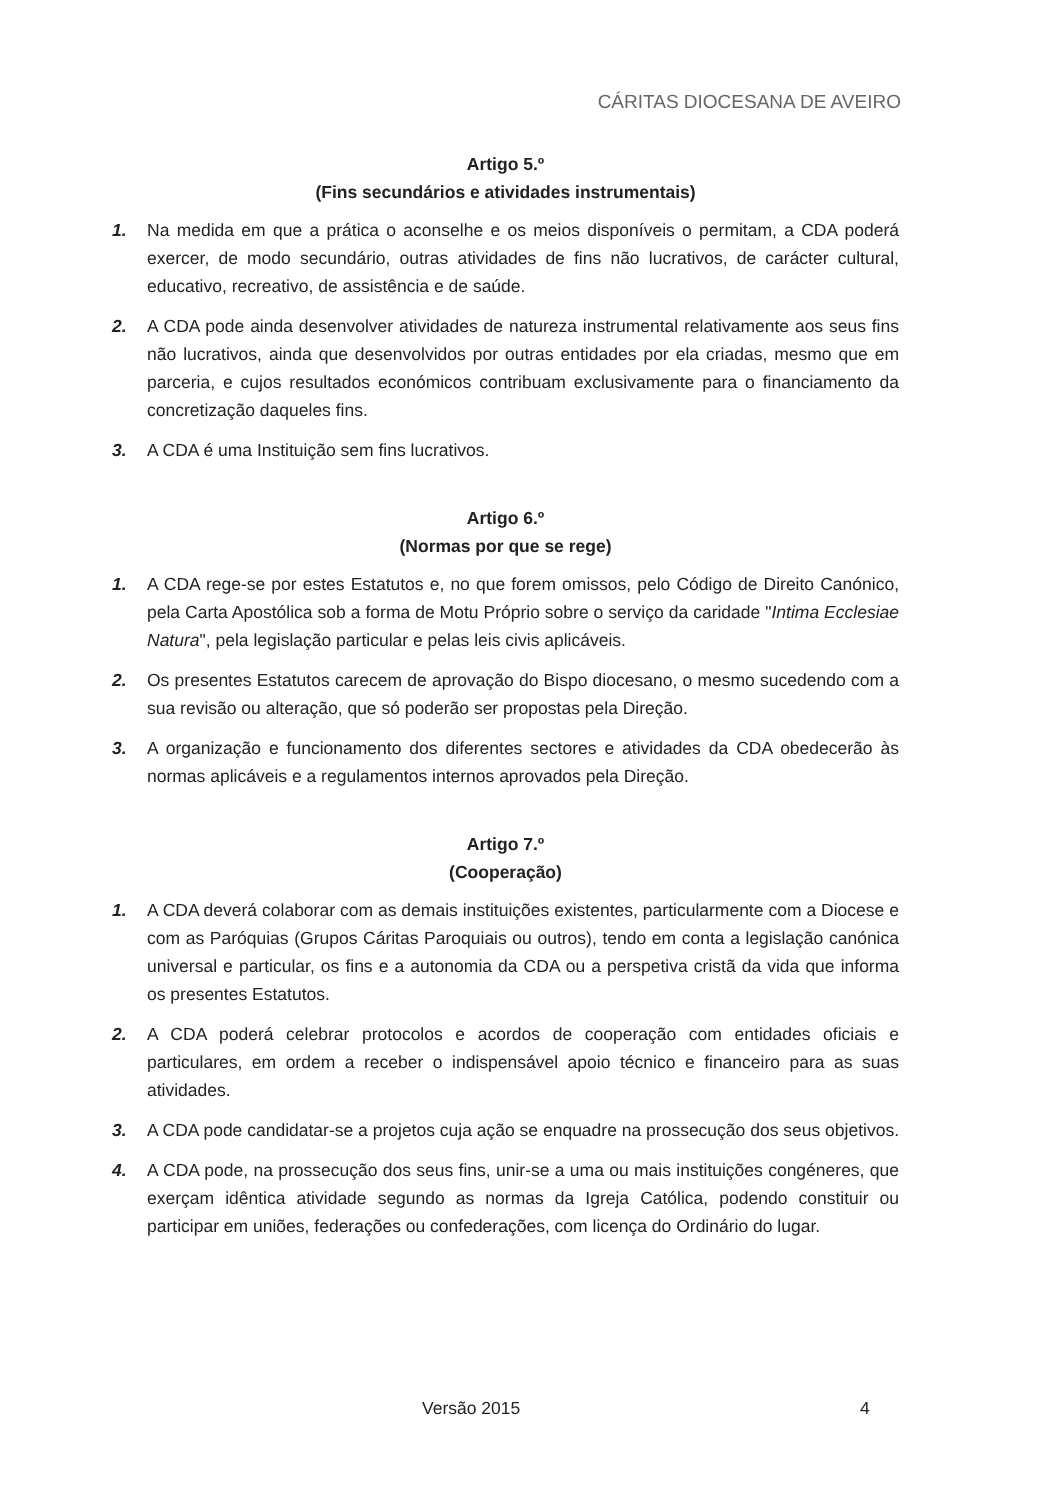CÁRITAS DIOCESANA DE AVEIRO
Artigo 5.º
(Fins secundários e atividades instrumentais)
1. Na medida em que a prática o aconselhe e os meios disponíveis o permitam, a CDA poderá exercer, de modo secundário, outras atividades de fins não lucrativos, de carácter cultural, educativo, recreativo, de assistência e de saúde.
2. A CDA pode ainda desenvolver atividades de natureza instrumental relativamente aos seus fins não lucrativos, ainda que desenvolvidos por outras entidades por ela criadas, mesmo que em parceria, e cujos resultados económicos contribuam exclusivamente para o financiamento da concretização daqueles fins.
3. A CDA é uma Instituição sem fins lucrativos.
Artigo 6.º
(Normas por que se rege)
1. A CDA rege-se por estes Estatutos e, no que forem omissos, pelo Código de Direito Canónico, pela Carta Apostólica sob a forma de Motu Próprio sobre o serviço da caridade "Intima Ecclesiae Natura", pela legislação particular e pelas leis civis aplicáveis.
2. Os presentes Estatutos carecem de aprovação do Bispo diocesano, o mesmo sucedendo com a sua revisão ou alteração, que só poderão ser propostas pela Direção.
3. A organização e funcionamento dos diferentes sectores e atividades da CDA obedecerão às normas aplicáveis e a regulamentos internos aprovados pela Direção.
Artigo 7.º
(Cooperação)
1. A CDA deverá colaborar com as demais instituições existentes, particularmente com a Diocese e com as Paróquias (Grupos Cáritas Paroquiais ou outros), tendo em conta a legislação canónica universal e particular, os fins e a autonomia da CDA ou a perspetiva cristã da vida que informa os presentes Estatutos.
2. A CDA poderá celebrar protocolos e acordos de cooperação com entidades oficiais e particulares, em ordem a receber o indispensável apoio técnico e financeiro para as suas atividades.
3. A CDA pode candidatar-se a projetos cuja ação se enquadre na prossecução dos seus objetivos.
4. A CDA pode, na prossecução dos seus fins, unir-se a uma ou mais instituições congéneres, que exerçam idêntica atividade segundo as normas da Igreja Católica, podendo constituir ou participar em uniões, federações ou confederações, com licença do Ordinário do lugar.
Versão 2015 4